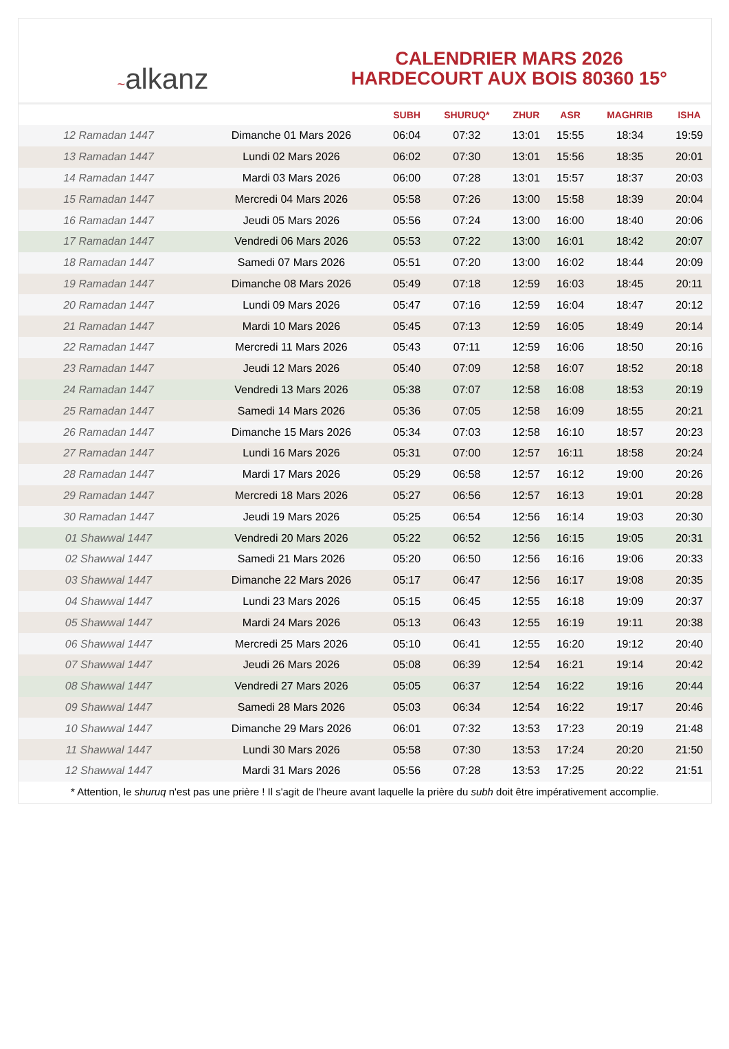~alkanz
CALENDRIER MARS 2026
HARDECOURT AUX BOIS 80360 15°
| | | SUBH | SHURUQ* | ZHUR | ASR | MAGHRIB | ISHA |
| --- | --- | --- | --- | --- | --- | --- | --- |
| 12 Ramadan 1447 | Dimanche 01 Mars 2026 | 06:04 | 07:32 | 13:01 | 15:55 | 18:34 | 19:59 |
| 13 Ramadan 1447 | Lundi 02 Mars 2026 | 06:02 | 07:30 | 13:01 | 15:56 | 18:35 | 20:01 |
| 14 Ramadan 1447 | Mardi 03 Mars 2026 | 06:00 | 07:28 | 13:01 | 15:57 | 18:37 | 20:03 |
| 15 Ramadan 1447 | Mercredi 04 Mars 2026 | 05:58 | 07:26 | 13:00 | 15:58 | 18:39 | 20:04 |
| 16 Ramadan 1447 | Jeudi 05 Mars 2026 | 05:56 | 07:24 | 13:00 | 16:00 | 18:40 | 20:06 |
| 17 Ramadan 1447 | Vendredi 06 Mars 2026 | 05:53 | 07:22 | 13:00 | 16:01 | 18:42 | 20:07 |
| 18 Ramadan 1447 | Samedi 07 Mars 2026 | 05:51 | 07:20 | 13:00 | 16:02 | 18:44 | 20:09 |
| 19 Ramadan 1447 | Dimanche 08 Mars 2026 | 05:49 | 07:18 | 12:59 | 16:03 | 18:45 | 20:11 |
| 20 Ramadan 1447 | Lundi 09 Mars 2026 | 05:47 | 07:16 | 12:59 | 16:04 | 18:47 | 20:12 |
| 21 Ramadan 1447 | Mardi 10 Mars 2026 | 05:45 | 07:13 | 12:59 | 16:05 | 18:49 | 20:14 |
| 22 Ramadan 1447 | Mercredi 11 Mars 2026 | 05:43 | 07:11 | 12:59 | 16:06 | 18:50 | 20:16 |
| 23 Ramadan 1447 | Jeudi 12 Mars 2026 | 05:40 | 07:09 | 12:58 | 16:07 | 18:52 | 20:18 |
| 24 Ramadan 1447 | Vendredi 13 Mars 2026 | 05:38 | 07:07 | 12:58 | 16:08 | 18:53 | 20:19 |
| 25 Ramadan 1447 | Samedi 14 Mars 2026 | 05:36 | 07:05 | 12:58 | 16:09 | 18:55 | 20:21 |
| 26 Ramadan 1447 | Dimanche 15 Mars 2026 | 05:34 | 07:03 | 12:58 | 16:10 | 18:57 | 20:23 |
| 27 Ramadan 1447 | Lundi 16 Mars 2026 | 05:31 | 07:00 | 12:57 | 16:11 | 18:58 | 20:24 |
| 28 Ramadan 1447 | Mardi 17 Mars 2026 | 05:29 | 06:58 | 12:57 | 16:12 | 19:00 | 20:26 |
| 29 Ramadan 1447 | Mercredi 18 Mars 2026 | 05:27 | 06:56 | 12:57 | 16:13 | 19:01 | 20:28 |
| 30 Ramadan 1447 | Jeudi 19 Mars 2026 | 05:25 | 06:54 | 12:56 | 16:14 | 19:03 | 20:30 |
| 01 Shawwal 1447 | Vendredi 20 Mars 2026 | 05:22 | 06:52 | 12:56 | 16:15 | 19:05 | 20:31 |
| 02 Shawwal 1447 | Samedi 21 Mars 2026 | 05:20 | 06:50 | 12:56 | 16:16 | 19:06 | 20:33 |
| 03 Shawwal 1447 | Dimanche 22 Mars 2026 | 05:17 | 06:47 | 12:56 | 16:17 | 19:08 | 20:35 |
| 04 Shawwal 1447 | Lundi 23 Mars 2026 | 05:15 | 06:45 | 12:55 | 16:18 | 19:09 | 20:37 |
| 05 Shawwal 1447 | Mardi 24 Mars 2026 | 05:13 | 06:43 | 12:55 | 16:19 | 19:11 | 20:38 |
| 06 Shawwal 1447 | Mercredi 25 Mars 2026 | 05:10 | 06:41 | 12:55 | 16:20 | 19:12 | 20:40 |
| 07 Shawwal 1447 | Jeudi 26 Mars 2026 | 05:08 | 06:39 | 12:54 | 16:21 | 19:14 | 20:42 |
| 08 Shawwal 1447 | Vendredi 27 Mars 2026 | 05:05 | 06:37 | 12:54 | 16:22 | 19:16 | 20:44 |
| 09 Shawwal 1447 | Samedi 28 Mars 2026 | 05:03 | 06:34 | 12:54 | 16:22 | 19:17 | 20:46 |
| 10 Shawwal 1447 | Dimanche 29 Mars 2026 | 06:01 | 07:32 | 13:53 | 17:23 | 20:19 | 21:48 |
| 11 Shawwal 1447 | Lundi 30 Mars 2026 | 05:58 | 07:30 | 13:53 | 17:24 | 20:20 | 21:50 |
| 12 Shawwal 1447 | Mardi 31 Mars 2026 | 05:56 | 07:28 | 13:53 | 17:25 | 20:22 | 21:51 |
* Attention, le shuruq n'est pas une prière ! Il s'agit de l'heure avant laquelle la prière du subh doit être impérativement accomplie.